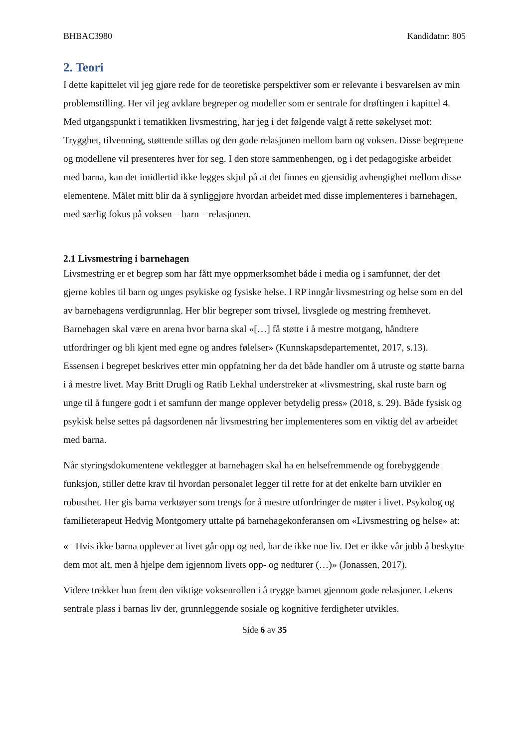BHBAC3980 Kandidatnr: 805
2. Teori
I dette kapittelet vil jeg gjøre rede for de teoretiske perspektiver som er relevante i besvarelsen av min problemstilling. Her vil jeg avklare begreper og modeller som er sentrale for drøftingen i kapittel 4. Med utgangspunkt i tematikken livsmestring, har jeg i det følgende valgt å rette søkelyset mot: Trygghet, tilvenning, støttende stillas og den gode relasjonen mellom barn og voksen. Disse begrepene og modellene vil presenteres hver for seg. I den store sammenhengen, og i det pedagogiske arbeidet med barna, kan det imidlertid ikke legges skjul på at det finnes en gjensidig avhengighet mellom disse elementene. Målet mitt blir da å synliggjøre hvordan arbeidet med disse implementeres i barnehagen, med særlig fokus på voksen – barn – relasjonen.
2.1 Livsmestring i barnehagen
Livsmestring er et begrep som har fått mye oppmerksomhet både i media og i samfunnet, der det gjerne kobles til barn og unges psykiske og fysiske helse. I RP inngår livsmestring og helse som en del av barnehagens verdigrunnlag. Her blir begreper som trivsel, livsglede og mestring fremhevet. Barnehagen skal være en arena hvor barna skal «[…] få støtte i å mestre motgang, håndtere utfordringer og bli kjent med egne og andres følelser» (Kunnskapsdepartementet, 2017, s.13). Essensen i begrepet beskrives etter min oppfatning her da det både handler om å utruste og støtte barna i å mestre livet. May Britt Drugli og Ratib Lekhal understreker at «livsmestring, skal ruste barn og unge til å fungere godt i et samfunn der mange opplever betydelig press» (2018, s. 29). Både fysisk og psykisk helse settes på dagsordenen når livsmestring her implementeres som en viktig del av arbeidet med barna.
Når styringsdokumentene vektlegger at barnehagen skal ha en helsefremmende og forebyggende funksjon, stiller dette krav til hvordan personalet legger til rette for at det enkelte barn utvikler en robusthet. Her gis barna verktøyer som trengs for å mestre utfordringer de møter i livet. Psykolog og familieterapeut Hedvig Montgomery uttalte på barnehagekonferansen om «Livsmestring og helse» at:
«– Hvis ikke barna opplever at livet går opp og ned, har de ikke noe liv. Det er ikke vår jobb å beskytte dem mot alt, men å hjelpe dem igjennom livets opp- og nedturer (…)» (Jonassen, 2017).
Videre trekker hun frem den viktige voksenrollen i å trygge barnet gjennom gode relasjoner. Lekens sentrale plass i barnas liv der, grunnleggende sosiale og kognitive ferdigheter utvikles.
Side 6 av 35